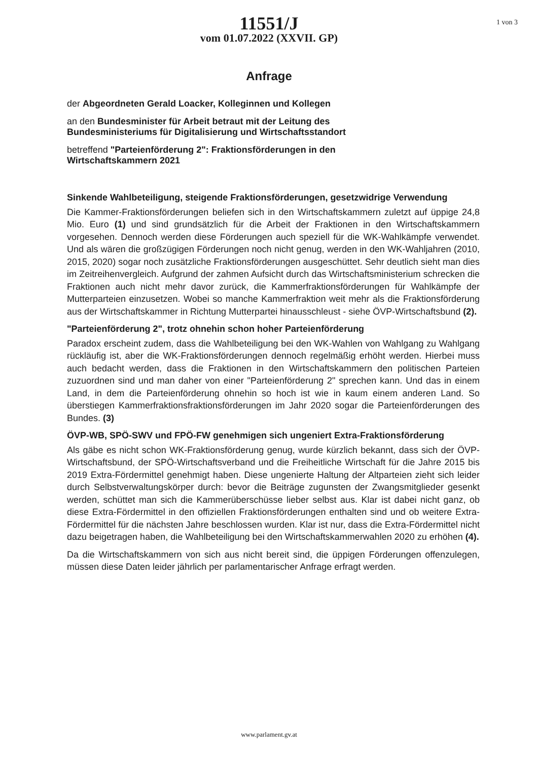1 von 3
11551/J
vom 01.07.2022 (XXVII. GP)
Anfrage
der Abgeordneten Gerald Loacker, Kolleginnen und Kollegen
an den Bundesminister für Arbeit betraut mit der Leitung des Bundesministeriums für Digitalisierung und Wirtschaftsstandort
betreffend "Parteienförderung 2": Fraktionsförderungen in den Wirtschaftskammern 2021
Sinkende Wahlbeteiligung, steigende Fraktionsförderungen, gesetzwidrige Verwendung
Die Kammer-Fraktionsförderungen beliefen sich in den Wirtschaftskammern zuletzt auf üppige 24,8 Mio. Euro (1) und sind grundsätzlich für die Arbeit der Fraktionen in den Wirtschaftskammern vorgesehen. Dennoch werden diese Förderungen auch speziell für die WK-Wahlkämpfe verwendet. Und als wären die großzügigen Förderungen noch nicht genug, werden in den WK-Wahljahren (2010, 2015, 2020) sogar noch zusätzliche Fraktionsförderungen ausgeschüttet. Sehr deutlich sieht man dies im Zeitreihenvergleich. Aufgrund der zahmen Aufsicht durch das Wirtschaftsministerium schrecken die Fraktionen auch nicht mehr davor zurück, die Kammerfraktionsförderungen für Wahlkämpfe der Mutterparteien einzusetzen. Wobei so manche Kammerfraktion weit mehr als die Fraktionsförderung aus der Wirtschaftskammer in Richtung Mutterpartei hinausschleust - siehe ÖVP-Wirtschaftsbund (2).
"Parteienförderung 2", trotz ohnehin schon hoher Parteienförderung
Paradox erscheint zudem, dass die Wahlbeteiligung bei den WK-Wahlen von Wahlgang zu Wahlgang rückläufig ist, aber die WK-Fraktionsförderungen dennoch regelmäßig erhöht werden. Hierbei muss auch bedacht werden, dass die Fraktionen in den Wirtschaftskammern den politischen Parteien zuzuordnen sind und man daher von einer "Parteienförderung 2" sprechen kann. Und das in einem Land, in dem die Parteienförderung ohnehin so hoch ist wie in kaum einem anderen Land. So überstiegen Kammerfraktionsfraktionsförderungen im Jahr 2020 sogar die Parteienförderungen des Bundes. (3)
ÖVP-WB, SPÖ-SWV und FPÖ-FW genehmigen sich ungeniert Extra-Fraktionsförderung
Als gäbe es nicht schon WK-Fraktionsförderung genug, wurde kürzlich bekannt, dass sich der ÖVP-Wirtschaftsbund, der SPÖ-Wirtschaftsverband und die Freiheitliche Wirtschaft für die Jahre 2015 bis 2019 Extra-Fördermittel genehmigt haben. Diese ungenierte Haltung der Altparteien zieht sich leider durch Selbstverwaltungskörper durch: bevor die Beiträge zugunsten der Zwangsmitglieder gesenkt werden, schüttet man sich die Kammerüberschüsse lieber selbst aus. Klar ist dabei nicht ganz, ob diese Extra-Fördermittel in den offiziellen Fraktionsförderungen enthalten sind und ob weitere Extra-Fördermittel für die nächsten Jahre beschlossen wurden. Klar ist nur, dass die Extra-Fördermittel nicht dazu beigetragen haben, die Wahlbeteiligung bei den Wirtschaftskammerwahlen 2020 zu erhöhen (4).
Da die Wirtschaftskammern von sich aus nicht bereit sind, die üppigen Förderungen offenzulegen, müssen diese Daten leider jährlich per parlamentarischer Anfrage erfragt werden.
www.parlament.gv.at